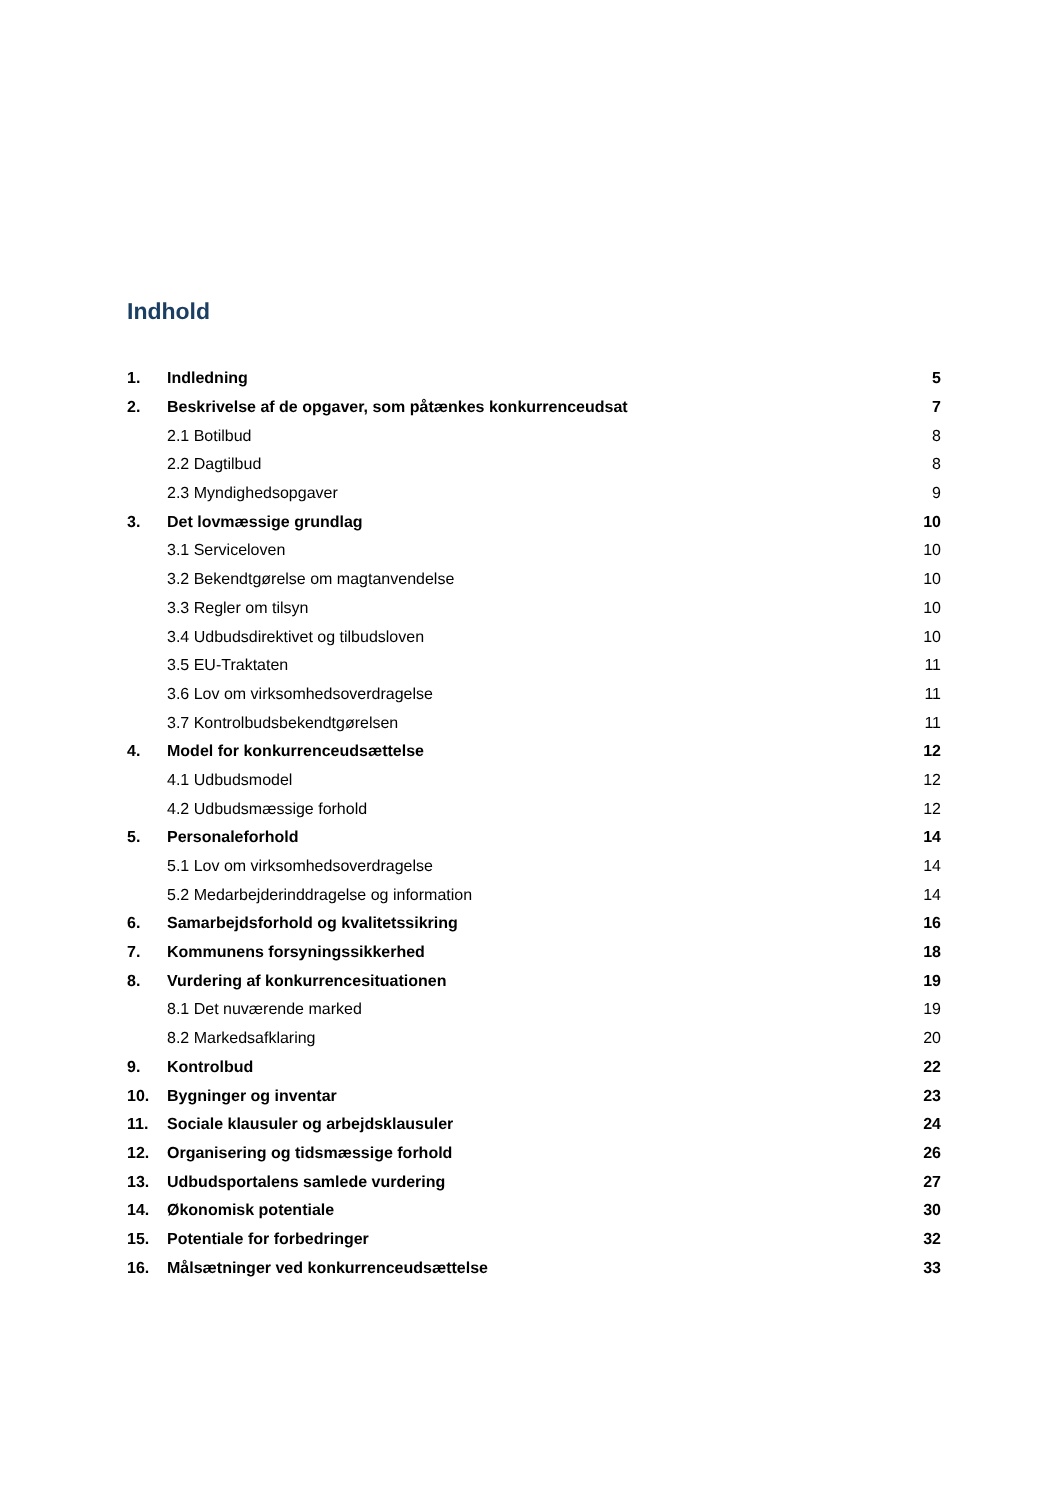Indhold
1. Indledning 5
2. Beskrivelse af de opgaver, som påtænkes konkurrenceudsat 7
2.1 Botilbud 8
2.2 Dagtilbud 8
2.3 Myndighedsopgaver 9
3. Det lovmæssige grundlag 10
3.1 Serviceloven 10
3.2 Bekendtgørelse om magtanvendelse 10
3.3 Regler om tilsyn 10
3.4 Udbudsdirektivet og tilbudsloven 10
3.5 EU-Traktaten 11
3.6 Lov om virksomhedsoverdragelse 11
3.7 Kontrolbudsbekendtgørelsen 11
4. Model for konkurrenceudsættelse 12
4.1 Udbudsmodel 12
4.2 Udbudsmæssige forhold 12
5. Personaleforhold 14
5.1 Lov om virksomhedsoverdragelse 14
5.2 Medarbejderinddragelse og information 14
6. Samarbejdsforhold og kvalitetssikring 16
7. Kommunens forsyningssikkerhed 18
8. Vurdering af konkurrencesituationen 19
8.1 Det nuværende marked 19
8.2 Markedsafklaring 20
9. Kontrolbud 22
10. Bygninger og inventar 23
11. Sociale klausuler og arbejdsklausuler 24
12. Organisering og tidsmæssige forhold 26
13. Udbudsportalens samlede vurdering 27
14. Økonomisk potentiale 30
15. Potentiale for forbedringer 32
16. Målsætninger ved konkurrenceudsættelse 33